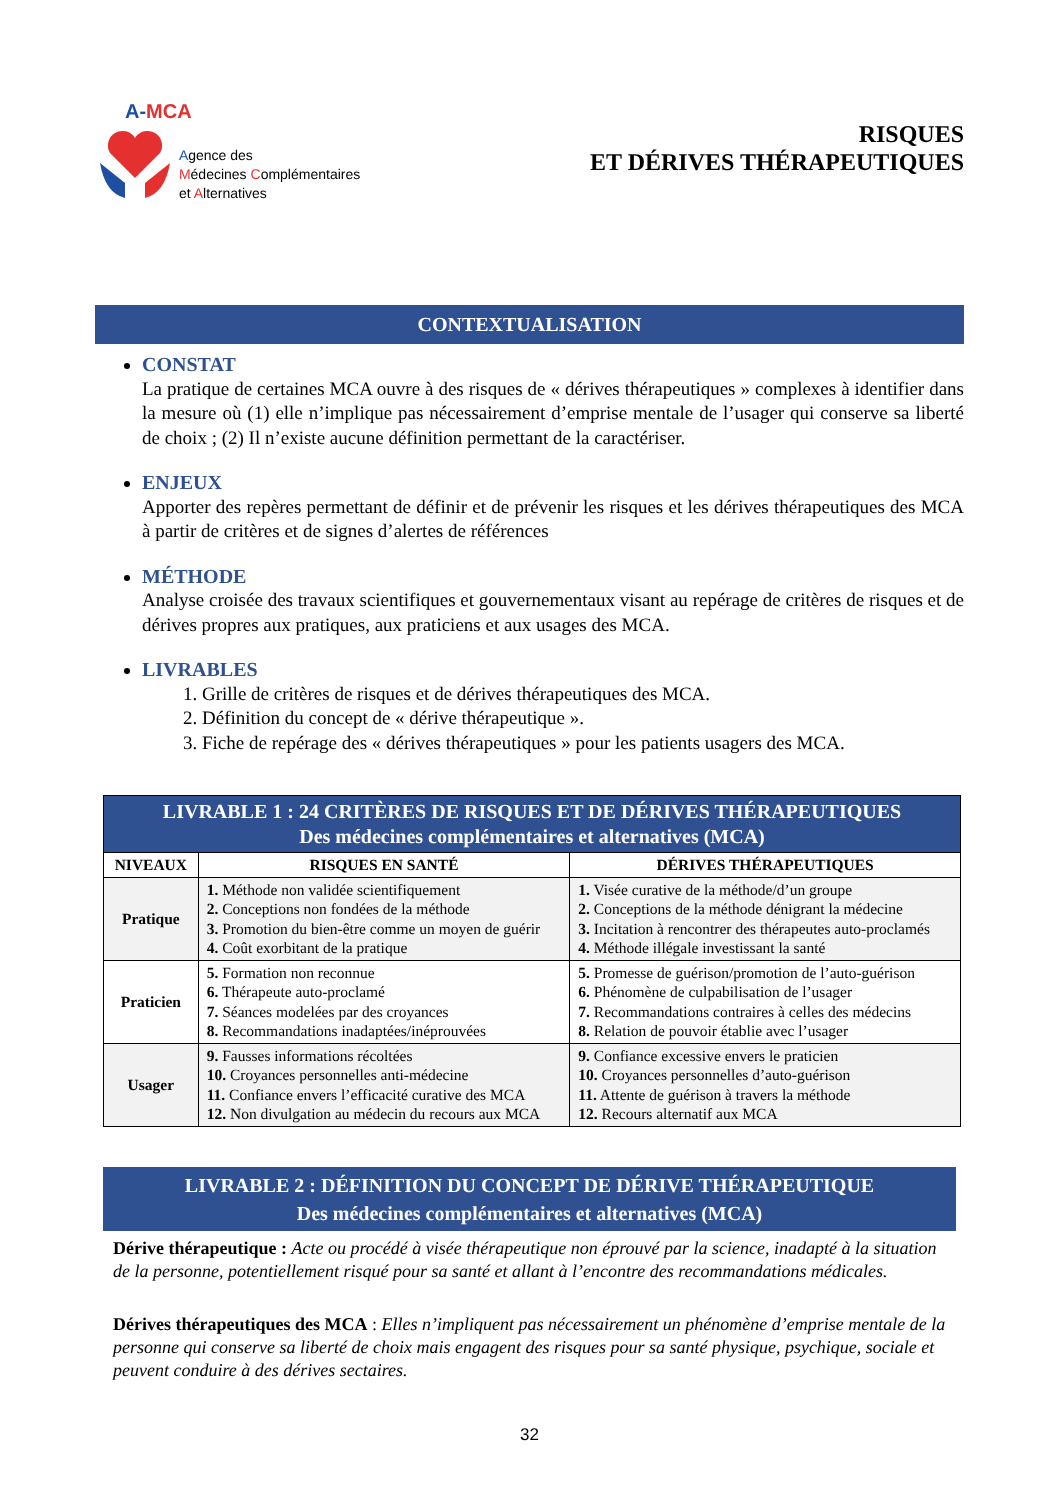A-MCA
Agence des
Médecines Complémentaires
et Alternatives
RISQUES
ET DÉRIVES THÉRAPEUTIQUES
CONTEXTUALISATION
CONSTAT
La pratique de certaines MCA ouvre à des risques de « dérives thérapeutiques » complexes à identifier dans la mesure où (1) elle n’implique pas nécessairement d’emprise mentale de l’usager qui conserve sa liberté de choix ; (2) Il n’existe aucune définition permettant de la caractériser.
ENJEUX
Apporter des repères permettant de définir et de prévenir les risques et les dérives thérapeutiques des MCA à partir de critères et de signes d’alertes de références
MÉTHODE
Analyse croisée des travaux scientifiques et gouvernementaux visant au repérage de critères de risques et de dérives propres aux pratiques, aux praticiens et aux usages des MCA.
LIVRABLES
1. Grille de critères de risques et de dérives thérapeutiques des MCA.
2. Définition du concept de « dérive thérapeutique ».
3. Fiche de repérage des « dérives thérapeutiques » pour les patients usagers des MCA.
| LIVRABLE 1 : 24 CRITÈRES DE RISQUES ET DE DÉRIVES THÉRAPEUTIQUES Des médecines complémentaires et alternatives (MCA) | | |
| --- | --- | --- |
| NIVEAUX | RISQUES EN SANTÉ | DÉRIVES THÉRAPEUTIQUES |
| Pratique | 1. Méthode non validée scientifiquement 2. Conceptions non fondées de la méthode 3. Promotion du bien-être comme un moyen de guérir 4. Coût exorbitant de la pratique | 1. Visée curative de la méthode/d’un groupe 2. Conceptions de la méthode dénigrant la médecine 3. Incitation à rencontrer des thérapeutes auto-proclamés 4. Méthode illégale investissant la santé |
| Praticien | 5. Formation non reconnue 6. Thérapeute auto-proclamé 7. Séances modelées par des croyances 8. Recommandations inadaptées/inéprouvées | 5. Promesse de guérison/promotion de l’auto-guérison 6. Phénomène de culpabilisation de l’usager 7. Recommandations contraires à celles des médecins 8. Relation de pouvoir établie avec l’usager |
| Usager | 9. Fausses informations récoltées 10. Croyances personnelles anti-médecine 11. Confiance envers l’efficacité curative des MCA 12. Non divulgation au médecin du recours aux MCA | 9. Confiance excessive envers le praticien 10. Croyances personnelles d’auto-guérison 11. Attente de guérison à travers la méthode 12. Recours alternatif aux MCA |
LIVRABLE 2 : DÉFINITION DU CONCEPT DE DÉRIVE THÉRAPEUTIQUE
Des médecines complémentaires et alternatives (MCA)
Dérive thérapeutique : Acte ou procédé à visée thérapeutique non éprouvé par la science, inadapté à la situation de la personne, potentiellement risqué pour sa santé et allant à l’encontre des recommandations médicales.
Dérives thérapeutiques des MCA : Elles n’impliquent pas nécessairement un phénomène d’emprise mentale de la personne qui conserve sa liberté de choix mais engagent des risques pour sa santé physique, psychique, sociale et peuvent conduire à des dérives sectaires.
32